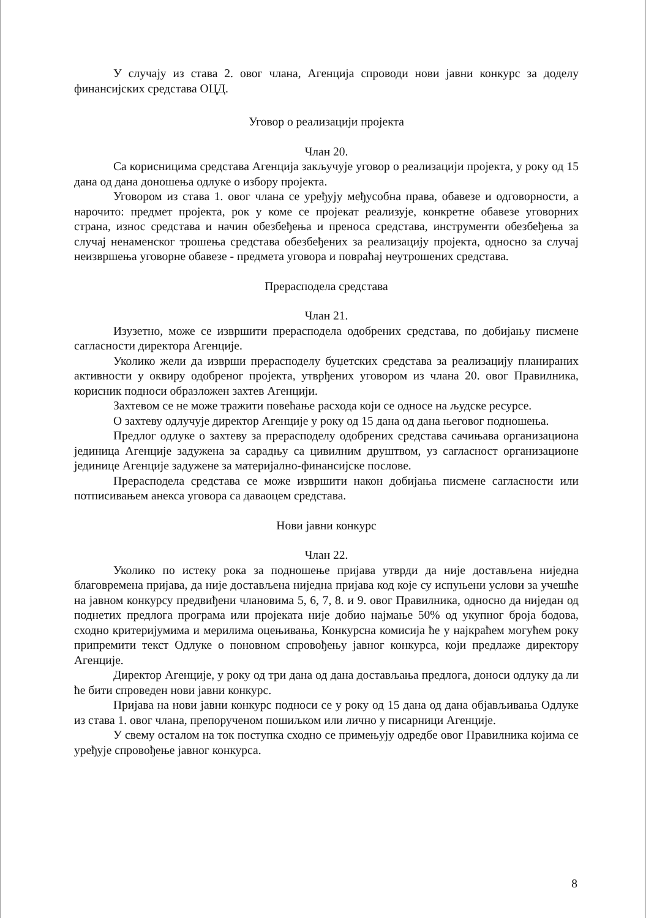У случају из става 2. овог члана, Агенција спроводи нови јавни конкурс за доделу финансијских средстава ОЦД.
Уговор о реализацији пројекта
Члан 20.
Са корисницима средстава Агенција закључује уговор о реализацији пројекта, у року од 15 дана од дана доношења одлуке о избору пројекта.
Уговором из става 1. овог члана се уређују међусобна права, обавезе и одговорности, а нарочито: предмет пројекта, рок у коме се пројекат реализује, конкретне обавезе уговорних страна, износ средстава и начин обезбеђења и преноса средстава, инструменти обезбеђења за случај ненаменског трошења средстава обезбеђених за реализацију пројекта, односно за случај неизвршења уговорне обавезе - предмета уговора и повраћај неутрошених средстава.
Прерасподела средстава
Члан 21.
Изузетно, може се извршити прерасподела одобрених средстава, по добијању писмене сагласности директора Агенције.
Уколико жели да изврши прерасподелу буџетских средстава за реализацију планираних активности у оквиру одобреног пројекта, утврђених уговором из члана 20. овог Правилника, корисник подноси образложен захтев Агенцији.
Захтевом се не може тражити повећање расхода који се односе на људске ресурсе.
О захтеву одлучује директор Агенције у року од 15 дана од дана његовог подношења.
Предлог одлуке о захтеву за прерасподелу одобрених средстава сачињава организациона јединица Агенције задужена за сарадњу са цивилним друштвом, уз сагласност организационе јединице Агенције задужене за материјално-финансијске послове.
Прерасподела средстава се може извршити након добијања писмене сагласности или потписивањем анекса уговора са даваоцем средстава.
Нови јавни конкурс
Члан 22.
Уколико по истеку рока за подношење пријава утврди да није достављена ниједна благовремена пријава, да није достављена ниједна пријава код које су испуњени услови за учешће на јавном конкурсу предвиђени члановима 5, 6, 7, 8. и 9. овог Правилника, односно да ниједан од поднетих предлога програма или пројеката није добио најмање 50% од укупног броја бодова, сходно критеријумима и мерилима оцењивања, Конкурсна комисија ће у најкраћем могућем року припремити текст Одлуке о поновном спровођењу јавног конкурса, који предлаже директору Агенције.
Директор Агенције, у року од три дана од дана достављања предлога, доноси одлуку да ли ће бити спроведен нови јавни конкурс.
Пријава на нови јавни конкурс подноси се у року од 15 дана од дана објављивања Одлуке из става 1. овог члана, препорученом пошиљком или лично у писарници Агенције.
У свему осталом на ток поступка сходно се примењују одредбе овог Правилника којима се уређује спровођење јавног конкурса.
8